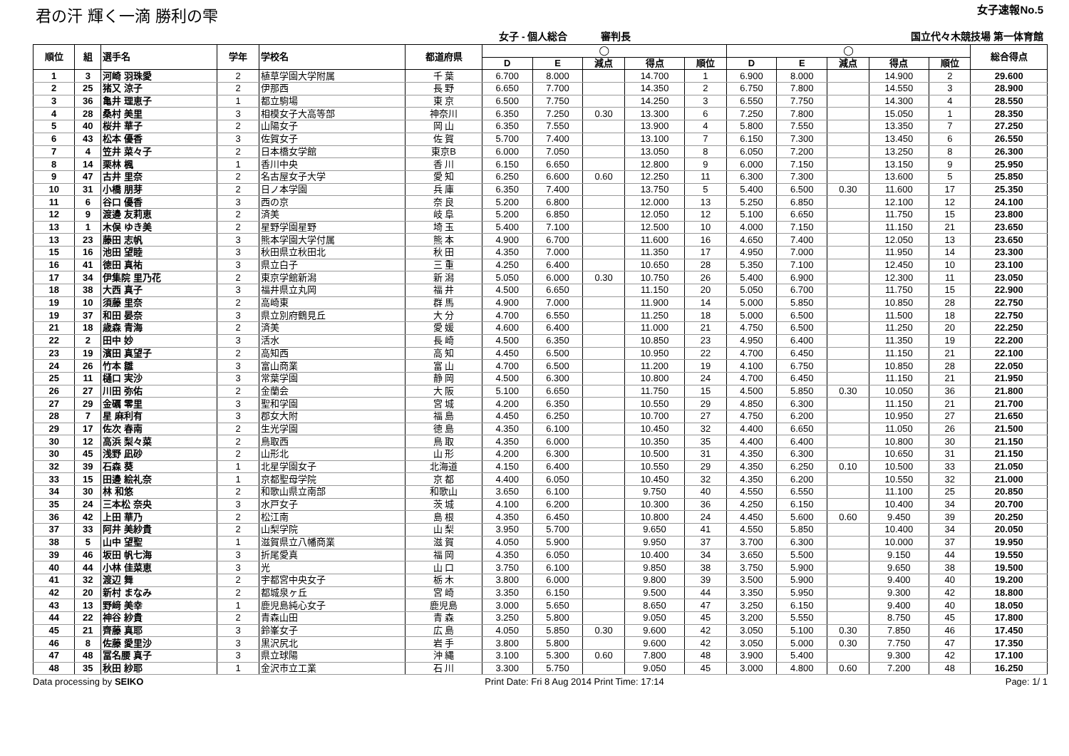君の汗 輝く一滴 勝利の雫 女子速報No.5
女子 - 個人総合 審判長 国立代々木競技場 第一体育館
| 順位 | 組 | 選手名 | 学年 | 学校名 | 都道府県 | ◯ | | | | | ◯ | | | | | 総合得点 |
| --- | --- | --- | --- | --- | --- | --- | --- | --- | --- | --- | --- | --- | --- | --- | --- | --- |
| | | | | | | D | E | 減点 | 得点 | 順位 | D | E | 減点 | 得点 | 順位 | |
| 1 | 3 | 河崎 羽珠愛 | 2 | 植草学園大学附属 | 千 葉 | 6.700 | 8.000 | | 14.700 | 1 | 6.900 | 8.000 | | 14.900 | 2 | 29.600 |
| 2 | 25 | 猪又 涼子 | 2 | 伊那西 | 長 野 | 6.650 | 7.700 | | 14.350 | 2 | 6.750 | 7.800 | | 14.550 | 3 | 28.900 |
| 3 | 36 | 亀井 理恵子 | 1 | 都立駒場 | 東 京 | 6.500 | 7.750 | | 14.250 | 3 | 6.550 | 7.750 | | 14.300 | 4 | 28.550 |
| 4 | 28 | 桑村 美里 | 3 | 相模女子大高等部 | 神奈川 | 6.350 | 7.250 | 0.30 | 13.300 | 6 | 7.250 | 7.800 | | 15.050 | 1 | 28.350 |
| 5 | 40 | 桜井 華子 | 2 | 山陽女子 | 岡 山 | 6.350 | 7.550 | | 13.900 | 4 | 5.800 | 7.550 | | 13.350 | 7 | 27.250 |
| 6 | 43 | 松本 優香 | 3 | 佐賀女子 | 佐 賀 | 5.700 | 7.400 | | 13.100 | 7 | 6.150 | 7.300 | | 13.450 | 6 | 26.550 |
| 7 | 4 | 笠井 菜々子 | 2 | 日本橋女学館 | 東京B | 6.000 | 7.050 | | 13.050 | 8 | 6.050 | 7.200 | | 13.250 | 8 | 26.300 |
| 8 | 14 | 栗林 楓 | 1 | 香川中央 | 香 川 | 6.150 | 6.650 | | 12.800 | 9 | 6.000 | 7.150 | | 13.150 | 9 | 25.950 |
| 9 | 47 | 古井 里奈 | 2 | 名古屋女子大学 | 愛 知 | 6.250 | 6.600 | 0.60 | 12.250 | 11 | 6.300 | 7.300 | | 13.600 | 5 | 25.850 |
| 10 | 31 | 小橋 朋芽 | 2 | 日ノ本学園 | 兵 庫 | 6.350 | 7.400 | | 13.750 | 5 | 5.400 | 6.500 | 0.30 | 11.600 | 17 | 25.350 |
| 11 | 6 | 谷口 優香 | 3 | 西の京 | 奈 良 | 5.200 | 6.800 | | 12.000 | 13 | 5.250 | 6.850 | | 12.100 | 12 | 24.100 |
| 12 | 9 | 渡邊 友莉恵 | 2 | 済美 | 岐 阜 | 5.200 | 6.850 | | 12.050 | 12 | 5.100 | 6.650 | | 11.750 | 15 | 23.800 |
| 13 | 1 | 木俣 ゆき美 | 2 | 星野学園星野 | 埼 玉 | 5.400 | 7.100 | | 12.500 | 10 | 4.000 | 7.150 | | 11.150 | 21 | 23.650 |
| 13 | 23 | 藤田 志帆 | 3 | 熊本学園大学付属 | 熊 本 | 4.900 | 6.700 | | 11.600 | 16 | 4.650 | 7.400 | | 12.050 | 13 | 23.650 |
| 15 | 16 | 池田 望睦 | 3 | 秋田県立秋田北 | 秋 田 | 4.350 | 7.000 | | 11.350 | 17 | 4.950 | 7.000 | | 11.950 | 14 | 23.300 |
| 16 | 41 | 徳田 真祐 | 3 | 県立白子 | 三 重 | 4.250 | 6.400 | | 10.650 | 28 | 5.350 | 7.100 | | 12.450 | 10 | 23.100 |
| 17 | 34 | 伊集院 里乃花 | 2 | 東京学館新潟 | 新 潟 | 5.050 | 6.000 | 0.30 | 10.750 | 26 | 5.400 | 6.900 | | 12.300 | 11 | 23.050 |
| 18 | 38 | 大西 真子 | 3 | 福井県立丸岡 | 福 井 | 4.500 | 6.650 | | 11.150 | 20 | 5.050 | 6.700 | | 11.750 | 15 | 22.900 |
| 19 | 10 | 須藤 里奈 | 2 | 高崎東 | 群 馬 | 4.900 | 7.000 | | 11.900 | 14 | 5.000 | 5.850 | | 10.850 | 28 | 22.750 |
| 19 | 37 | 和田 晏奈 | 3 | 県立別府鶴見丘 | 大 分 | 4.700 | 6.550 | | 11.250 | 18 | 5.000 | 6.500 | | 11.500 | 18 | 22.750 |
| 21 | 18 | 歳森 青海 | 2 | 済美 | 愛 媛 | 4.600 | 6.400 | | 11.000 | 21 | 4.750 | 6.500 | | 11.250 | 20 | 22.250 |
| 22 | 2 | 田中 妙 | 3 | 活水 | 長 崎 | 4.500 | 6.350 | | 10.850 | 23 | 4.950 | 6.400 | | 11.350 | 19 | 22.200 |
| 23 | 19 | 濱田 真望子 | 2 | 高知西 | 高 知 | 4.450 | 6.500 | | 10.950 | 22 | 4.700 | 6.450 | | 11.150 | 21 | 22.100 |
| 24 | 26 | 竹本 雛 | 3 | 富山商業 | 富 山 | 4.700 | 6.500 | | 11.200 | 19 | 4.100 | 6.750 | | 10.850 | 28 | 22.050 |
| 25 | 11 | 樋口 実沙 | 3 | 常葉学園 | 静 岡 | 4.500 | 6.300 | | 10.800 | 24 | 4.700 | 6.450 | | 11.150 | 21 | 21.950 |
| 26 | 27 | 川田 弥佑 | 2 | 金蘭会 | 大 阪 | 5.100 | 6.650 | | 11.750 | 15 | 4.500 | 5.850 | 0.30 | 10.050 | 36 | 21.800 |
| 27 | 29 | 金礪 零里 | 3 | 聖和学園 | 宮 城 | 4.200 | 6.350 | | 10.550 | 29 | 4.850 | 6.300 | | 11.150 | 21 | 21.700 |
| 28 | 7 | 星 麻利有 | 3 | 郡女大附 | 福 島 | 4.450 | 6.250 | | 10.700 | 27 | 4.750 | 6.200 | | 10.950 | 27 | 21.650 |
| 29 | 17 | 佐次 春南 | 2 | 生光学園 | 徳 島 | 4.350 | 6.100 | | 10.450 | 32 | 4.400 | 6.650 | | 11.050 | 26 | 21.500 |
| 30 | 12 | 高浜 梨々菜 | 2 | 鳥取西 | 鳥 取 | 4.350 | 6.000 | | 10.350 | 35 | 4.400 | 6.400 | | 10.800 | 30 | 21.150 |
| 30 | 45 | 浅野 凪砂 | 2 | 山形北 | 山 形 | 4.200 | 6.300 | | 10.500 | 31 | 4.350 | 6.300 | | 10.650 | 31 | 21.150 |
| 32 | 39 | 石森 葵 | 1 | 北星学園女子 | 北海道 | 4.150 | 6.400 | | 10.550 | 29 | 4.350 | 6.250 | 0.10 | 10.500 | 33 | 21.050 |
| 33 | 15 | 田邊 絵礼奈 | 1 | 京都聖母学院 | 京 都 | 4.400 | 6.050 | | 10.450 | 32 | 4.350 | 6.200 | | 10.550 | 32 | 21.000 |
| 34 | 30 | 林 和悠 | 2 | 和歌山県立南部 | 和歌山 | 3.650 | 6.100 | | 9.750 | 40 | 4.550 | 6.550 | | 11.100 | 25 | 20.850 |
| 35 | 24 | 三本松 奈央 | 3 | 水戸女子 | 茨 城 | 4.100 | 6.200 | | 10.300 | 36 | 4.250 | 6.150 | | 10.400 | 34 | 20.700 |
| 36 | 42 | 上田 華乃 | 2 | 松江南 | 島 根 | 4.350 | 6.450 | | 10.800 | 24 | 4.450 | 5.600 | 0.60 | 9.450 | 39 | 20.250 |
| 37 | 33 | 阿井 美紗貴 | 2 | 山梨学院 | 山 梨 | 3.950 | 5.700 | | 9.650 | 41 | 4.550 | 5.850 | | 10.400 | 34 | 20.050 |
| 38 | 5 | 山中 望聖 | 1 | 滋賀県立八幡商業 | 滋 賀 | 4.050 | 5.900 | | 9.950 | 37 | 3.700 | 6.300 | | 10.000 | 37 | 19.950 |
| 39 | 46 | 坂田 帆七海 | 3 | 折尾愛真 | 福 岡 | 4.350 | 6.050 | | 10.400 | 34 | 3.650 | 5.500 | | 9.150 | 44 | 19.550 |
| 40 | 44 | 小林 佳菜恵 | 3 | 光 | 山 口 | 3.750 | 6.100 | | 9.850 | 38 | 3.750 | 5.900 | | 9.650 | 38 | 19.500 |
| 41 | 32 | 渡辺 舞 | 2 | 宇都宮中央女子 | 栃 木 | 3.800 | 6.000 | | 9.800 | 39 | 3.500 | 5.900 | | 9.400 | 40 | 19.200 |
| 42 | 20 | 新村 まなみ | 2 | 都城泉ヶ丘 | 宮 崎 | 3.350 | 6.150 | | 9.500 | 44 | 3.350 | 5.950 | | 9.300 | 42 | 18.800 |
| 43 | 13 | 野﨑 美幸 | 1 | 鹿児島純心女子 | 鹿児島 | 3.000 | 5.650 | | 8.650 | 47 | 3.250 | 6.150 | | 9.400 | 40 | 18.050 |
| 44 | 22 | 神谷 紗貴 | 2 | 青森山田 | 青 森 | 3.250 | 5.800 | | 9.050 | 45 | 3.200 | 5.550 | | 8.750 | 45 | 17.800 |
| 45 | 21 | 齊藤 真耶 | 3 | 鈴峯女子 | 広 島 | 4.050 | 5.850 | 0.30 | 9.600 | 42 | 3.050 | 5.100 | 0.30 | 7.850 | 46 | 17.450 |
| 46 | 8 | 佐藤 愛里沙 | 3 | 黒沢尻北 | 岩 手 | 3.800 | 5.800 | | 9.600 | 42 | 3.050 | 5.000 | 0.30 | 7.750 | 47 | 17.350 |
| 47 | 48 | 冨名腰 真子 | 3 | 県立球陽 | 沖 縄 | 3.100 | 5.300 | 0.60 | 7.800 | 48 | 3.900 | 5.400 | | 9.300 | 42 | 17.100 |
| 48 | 35 | 秋田 紗耶 | 1 | 金沢市立工業 | 石 川 | 3.300 | 5.750 | | 9.050 | 45 | 3.000 | 4.800 | 0.60 | 7.200 | 48 | 16.250 |
Data processing by SEIKO Print Date: Fri 8 Aug 2014 Print Time: 17:14 Page: 1/ 1